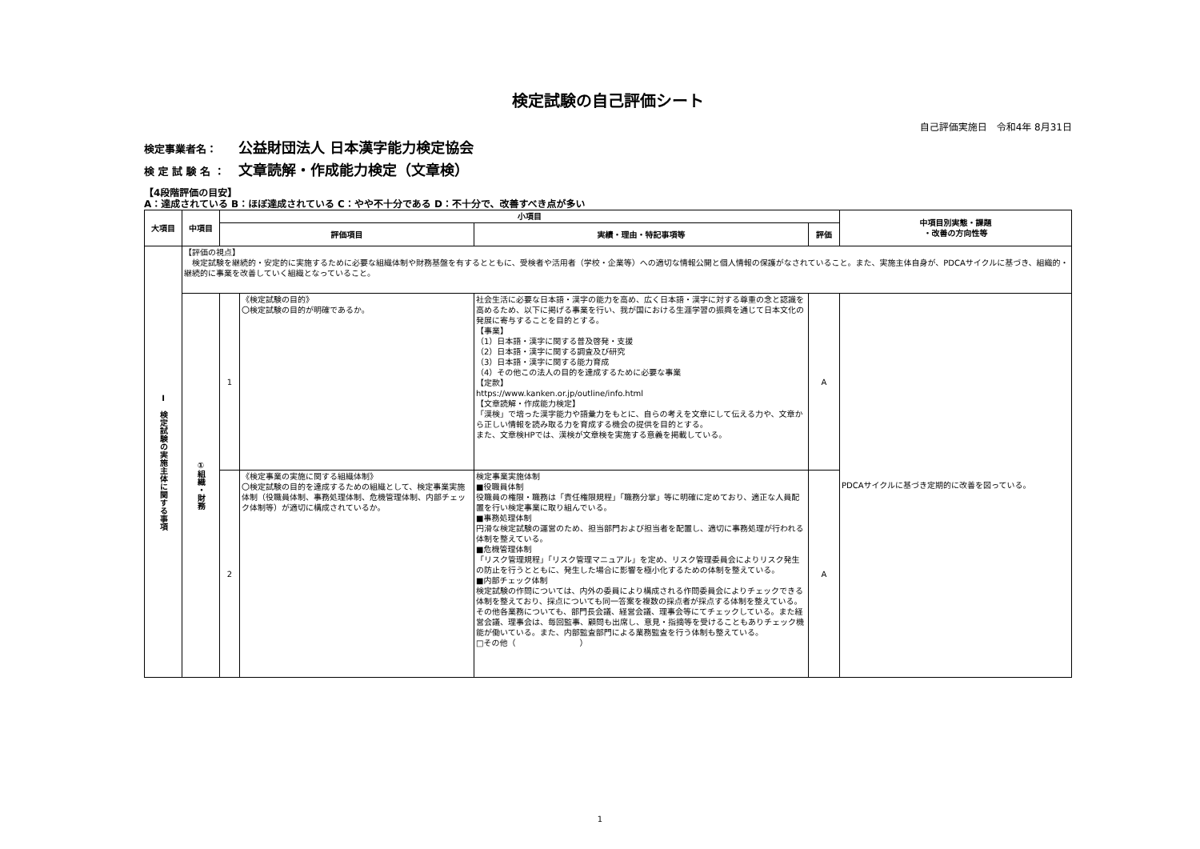検定試験の自己評価シート
自己評価実施日　令和4年 8月31日
検定事業者名： 公益財団法人 日本漢字能力検定協会
検 定 試 験 名 ： 文章読解・作成能力検定（文章検）
【4段階評価の目安】
A：達成されている B：ほぼ達成されている C：やや不十分である D：不十分で、改善すべき点が多い
| 大項目 | 中項目 | 小項目 | | | | 中項目別実態・課題 ・改善の方向性等 |
| --- | --- | --- | --- | --- | --- | --- |
| | | 評価項目 | | 実績・理由・特記事項等 | 評価 | |
| Ⅰ 検定試験の実施主体に関する事項 | 【評価の視点】 検定試験を継続的・安定的に実施するために必要な組織体制や財務基盤を有するとともに、受検者や活用者（学校・企業等）への適切な情報公開と個人情報の保護がなされていること。また、実施主体自身が、PDCAサイクルに基づき、組織的・継続的に事業を改善していく組織となっていること。 | | | | | |
| | ①組織・財務 | 1 | 《検定試験の目的》 〇検定試験の目的が明確であるか。 | 社会生活に必要な日本語・漢字の能力を高め、広く日本語・漢字に対する尊重の念と認識を高めるため、以下に掲げる事業を行い、我が国における生涯学習の振興を通じて日本文化の発展に寄与することを目的とする。 【事業】 （1）日本語・漢字に関する普及啓発・支援 （2）日本語・漢字に関する調査及び研究 （3）日本語・漢字に関する能力育成 （4）その他この法人の目的を達成するために必要な事業 【定款】 https://www.kanken.or.jp/outline/info.html 【文章読解・作成能力検定】 「漢検」で培った漢字能力や語彙力をもとに、自らの考えを文章にして伝える力や、文章から正しい情報を読み取る力を育成する機会の提供を目的とする。 また、文章検HPでは、漢検が文章検を実施する意義を掲載している。 | A | PDCAサイクルに基づき定期的に改善を図っている。 |
| | | 2 | 《検定事業の実施に関する組織体制》 〇検定試験の目的を達成するための組織として、検定事業実施体制（役職員体制、事務処理体制、危機管理体制、内部チェック体制等）が適切に構成されているか。 | 検定事業実施体制 ■役職員体制 役職員の権限・職務は「責任権限規程」「職務分掌」等に明確に定めており、適正な人員配置を行い検定事業に取り組んでいる。 ■事務処理体制 円滑な検定試験の運営のため、担当部門および担当者を配置し、適切に事務処理が行われる体制を整えている。 ■危機管理体制 「リスク管理規程」「リスク管理マニュアル」を定め、リスク管理委員会によりリスク発生の防止を行うとともに、発生した場合に影響を極小化するための体制を整えている。 ■内部チェック体制 検定試験の作問については、内外の委員により構成される作問委員会によりチェックできる体制を整えており、採点についても同一答案を複数の採点者が採点する体制を整えている。その他各業務についても、部門長会議、経営会議、理事会等にてチェックしている。また経営会議、理事会は、毎回監事、顧問も出席し、意見・指摘等を受けることもありチェック機能が働いている。また、内部監査部門による業務監査を行う体制も整えている。 □その他（ ） | A | |
1